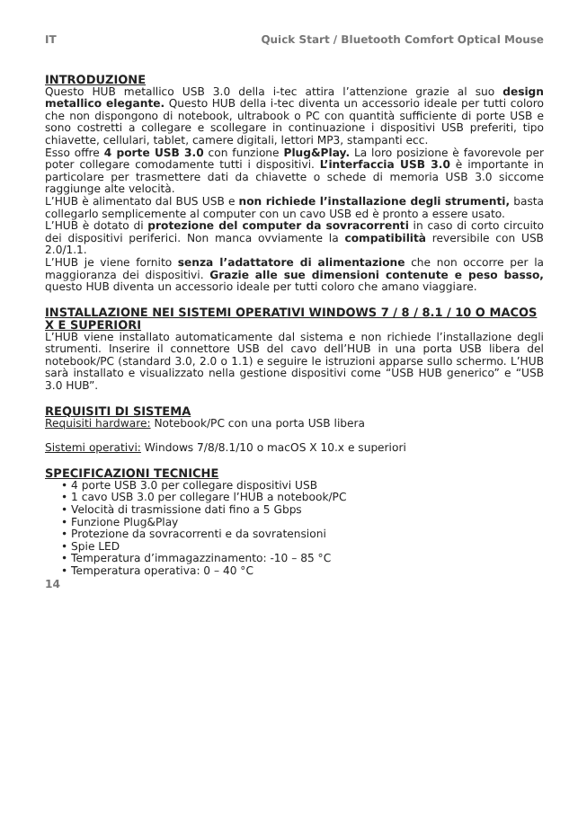IT Quick Start / Bluetooth Comfort Optical Mouse
INTRODUZIONE
Questo HUB metallico USB 3.0 della i-tec attira l’attenzione grazie al suo design metallico elegante. Questo HUB della i-tec diventa un accessorio ideale per tutti coloro che non dispongono di notebook, ultrabook o PC con quantità sufficiente di porte USB e sono costretti a collegare e scollegare in continuazione i dispositivi USB preferiti, tipo chiavette, cellulari, tablet, camere digitali, lettori MP3, stampanti ecc.
Esso offre 4 porte USB 3.0 con funzione Plug&Play. La loro posizione è favorevole per poter collegare comodamente tutti i dispositivi. L’interfaccia USB 3.0 è importante in particolare per trasmettere dati da chiavette o schede di memoria USB 3.0 siccome raggiunge alte velocità.
L’HUB è alimentato dal BUS USB e non richiede l’installazione degli strumenti, basta collegarlo semplicemente al computer con un cavo USB ed è pronto a essere usato.
L’HUB è dotato di protezione del computer da sovracorrenti in caso di corto circuito dei dispositivi periferici. Non manca ovviamente la compatibilità reversibile con USB 2.0/1.1.
L’HUB je viene fornito senza l’adattatore di alimentazione che non occorre per la maggioranza dei dispositivi. Grazie alle sue dimensioni contenute e peso basso, questo HUB diventa un accessorio ideale per tutti coloro che amano viaggiare.
INSTALLAZIONE NEI SISTEMI OPERATIVI WINDOWS 7 / 8 / 8.1 / 10 O MACOS X E SUPERIORI
L’HUB viene installato automaticamente dal sistema e non richiede l’installazione degli strumenti. Inserire il connettore USB del cavo dell’HUB in una porta USB libera del notebook/PC (standard 3.0, 2.0 o 1.1) e seguire le istruzioni apparse sullo schermo. L’HUB sarà installato e visualizzato nella gestione dispositivi come “USB HUB generico” e “USB 3.0 HUB”.
REQUISITI DI SISTEMA
Requisiti hardware: Notebook/PC con una porta USB libera
Sistemi operativi: Windows 7/8/8.1/10 o macOS X 10.x e superiori
SPECIFICAZIONI TECNICHE
• 4 porte USB 3.0 per collegare dispositivi USB
• 1 cavo USB 3.0 per collegare l’HUB a notebook/PC
• Velocità di trasmissione dati fino a 5 Gbps
• Funzione Plug&Play
• Protezione da sovracorrenti e da sovratensioni
• Spie LED
• Temperatura d’immagazzinamento: -10 – 85 °C
• Temperatura operativa: 0 – 40 °C
14